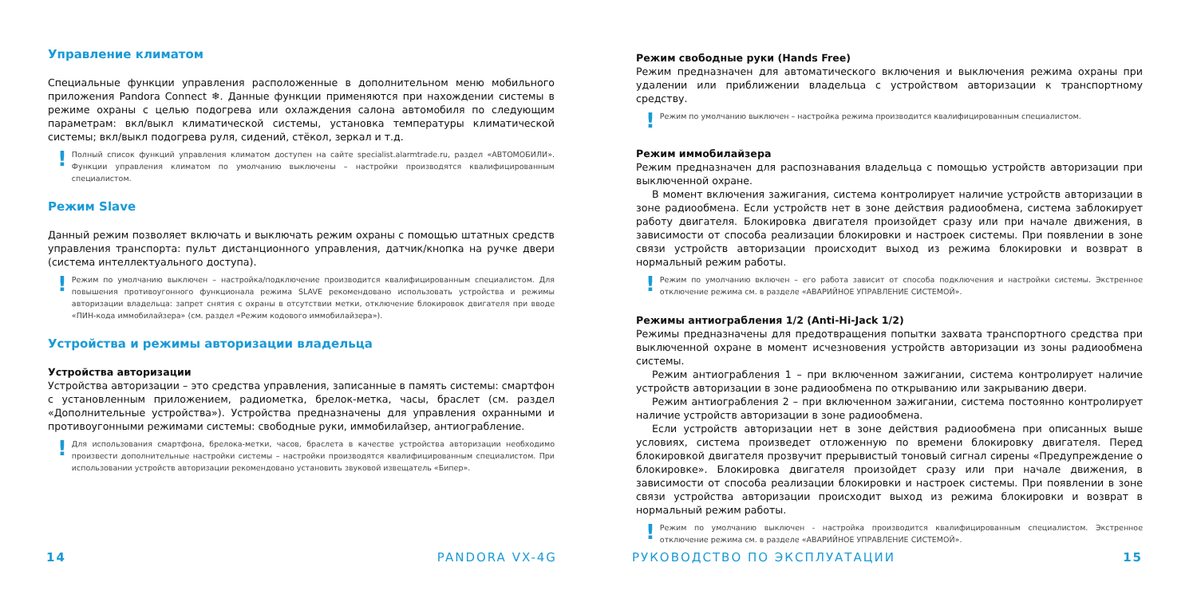Управление климатом
Специальные функции управления расположенные в дополнительном меню мобильного приложения Pandora Connect ❄. Данные функции применяются при нахождении системы в режиме охраны с целью подогрева или охлаждения салона автомобиля по следующим параметрам: вкл/выкл климатической системы, установка температуры климатической системы; вкл/выкл подогрева руля, сидений, стёкол, зеркал и т.д.
! Полный список функций управления климатом доступен на сайте specialist.alarmtrade.ru, раздел «АВТОМОБИЛИ». Функции управления климатом по умолчанию выключены – настройки производятся квалифицированным специалистом.
Режим Slave
Данный режим позволяет включать и выключать режим охраны с помощью штатных средств управления транспорта: пульт дистанционного управления, датчик/кнопка на ручке двери (система интеллектуального доступа).
! Режим по умолчанию выключен – настройка/подключение производится квалифицированным специалистом. Для повышения противоугонного функционала режима SLAVE рекомендовано использовать устройства и режимы авторизации владельца: запрет снятия с охраны в отсутствии метки, отключение блокировок двигателя при вводе «ПИН-кода иммобилайзера» (см. раздел «Режим кодового иммобилайзера»).
Устройства и режимы авторизации владельца
Устройства авторизации
Устройства авторизации – это средства управления, записанные в память системы: смартфон с установленным приложением, радиометка, брелок-метка, часы, браслет (см. раздел «Дополнительные устройства»). Устройства предназначены для управления охранными и противоугонными режимами системы: свободные руки, иммобилайзер, антиограбление.
! Для использования смартфона, брелока-метки, часов, браслета в качестве устройства авторизации необходимо произвести дополнительные настройки системы – настройки производятся квалифицированным специалистом. При использовании устройств авторизации рекомендовано установить звуковой извещатель «Бипер».
Режим свободные руки (Hands Free)
Режим предназначен для автоматического включения и выключения режима охраны при удалении или приближении владельца с устройством авторизации к транспортному средству.
! Режим по умолчанию выключен – настройка режима производится квалифицированным специалистом.
Режим иммобилайзера
Режим предназначен для распознавания владельца с помощью устройств авторизации при выключенной охране.
В момент включения зажигания, система контролирует наличие устройств авторизации в зоне радиообмена. Если устройств нет в зоне действия радиообмена, система заблокирует работу двигателя. Блокировка двигателя произойдет сразу или при начале движения, в зависимости от способа реализации блокировки и настроек системы. При появлении в зоне связи устройств авторизации происходит выход из режима блокировки и возврат в нормальный режим работы.
! Режим по умолчанию включен – его работа зависит от способа подключения и настройки системы. Экстренное отключение режима см. в разделе «АВАРИЙНОЕ УПРАВЛЕНИЕ СИСТЕМОЙ».
Режимы антиограбления 1/2 (Anti-Hi-Jack 1/2)
Режимы предназначены для предотвращения попытки захвата транспортного средства при выключенной охране в момент исчезновения устройств авторизации из зоны радиообмена системы.
Режим антиограбления 1 – при включенном зажигании, система контролирует наличие устройств авторизации в зоне радиообмена по открыванию или закрыванию двери.
Режим антиограбления 2 – при включенном зажигании, система постоянно контролирует наличие устройств авторизации в зоне радиообмена.
Если устройств авторизации нет в зоне действия радиообмена при описанных выше условиях, система произведет отложенную по времени блокировку двигателя. Перед блокировкой двигателя прозвучит прерывистый тоновый сигнал сирены «Предупреждение о блокировке». Блокировка двигателя произойдет сразу или при начале движения, в зависимости от способа реализации блокировки и настроек системы. При появлении в зоне связи устройства авторизации происходит выход из режима блокировки и возврат в нормальный режим работы.
! Режим по умолчанию выключен - настройка производится квалифицированным специалистом. Экстренное отключение режима см. в разделе «АВАРИЙНОЕ УПРАВЛЕНИЕ СИСТЕМОЙ».
14 PANDORA VX-4G РУКОВОДСТВО ПО ЭКСПЛУАТАЦИИ 15